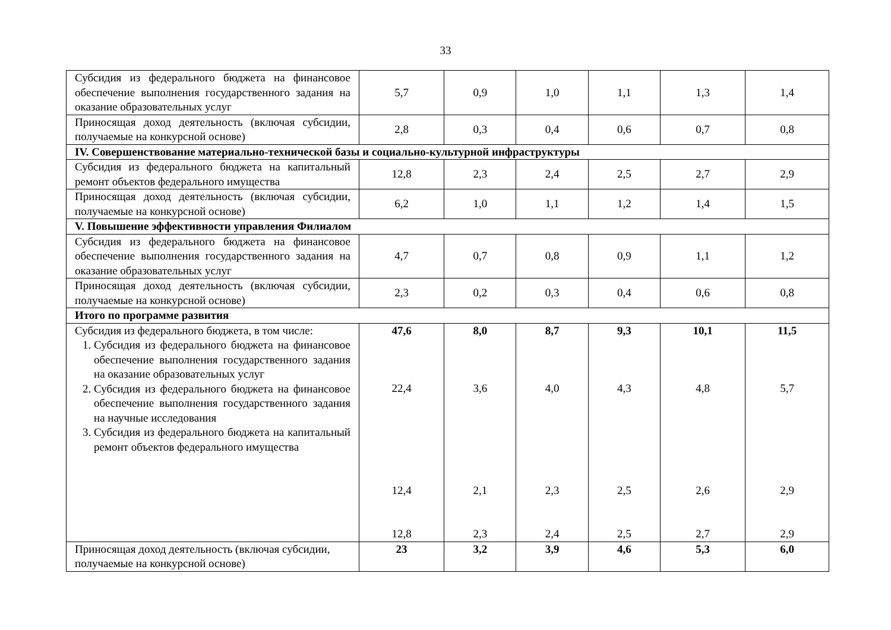33
| Субсидия из федерального бюджета на финансовое обеспечение выполнения государственного задания на оказание образовательных услуг | 5,7 | 0,9 | 1,0 | 1,1 | 1,3 | 1,4 |
| Приносящая доход деятельность (включая субсидии, получаемые на конкурсной основе) | 2,8 | 0,3 | 0,4 | 0,6 | 0,7 | 0,8 |
| IV. Совершенствование материально-технической базы и социально-культурной инфраструктуры | | | | | | |
| Субсидия из федерального бюджета на капитальный ремонт объектов федерального имущества | 12,8 | 2,3 | 2,4 | 2,5 | 2,7 | 2,9 |
| Приносящая доход деятельность (включая субсидии, получаемые на конкурсной основе) | 6,2 | 1,0 | 1,1 | 1,2 | 1,4 | 1,5 |
| V. Повышение эффективности управления Филиалом | | | | | | |
| Субсидия из федерального бюджета на финансовое обеспечение выполнения государственного задания на оказание образовательных услуг | 4,7 | 0,7 | 0,8 | 0,9 | 1,1 | 1,2 |
| Приносящая доход деятельность (включая субсидии, получаемые на конкурсной основе) | 2,3 | 0,2 | 0,3 | 0,4 | 0,6 | 0,8 |
| Итого по программе развития | | | | | | |
| Субсидия из федерального бюджета, в том числе: 1. Субсидия из федерального бюджета на финансовое обеспечение выполнения государственного задания на оказание образовательных услуг 2. Субсидия из федерального бюджета на финансовое обеспечение выполнения государственного задания на научные исследования 3. Субсидия из федерального бюджета на капитальный ремонт объектов федерального имущества | 47,6 22,4 12,4 12,8 | 8,0 3,6 2,1 2,3 | 8,7 4,0 2,3 2,4 | 9,3 4,3 2,5 2,5 | 10,1 4,8 2,6 2,7 | 11,5 5,7 2,9 2,9 |
| Приносящая доход деятельность (включая субсидии, получаемые на конкурсной основе) | 23 | 3,2 | 3,9 | 4,6 | 5,3 | 6,0 |